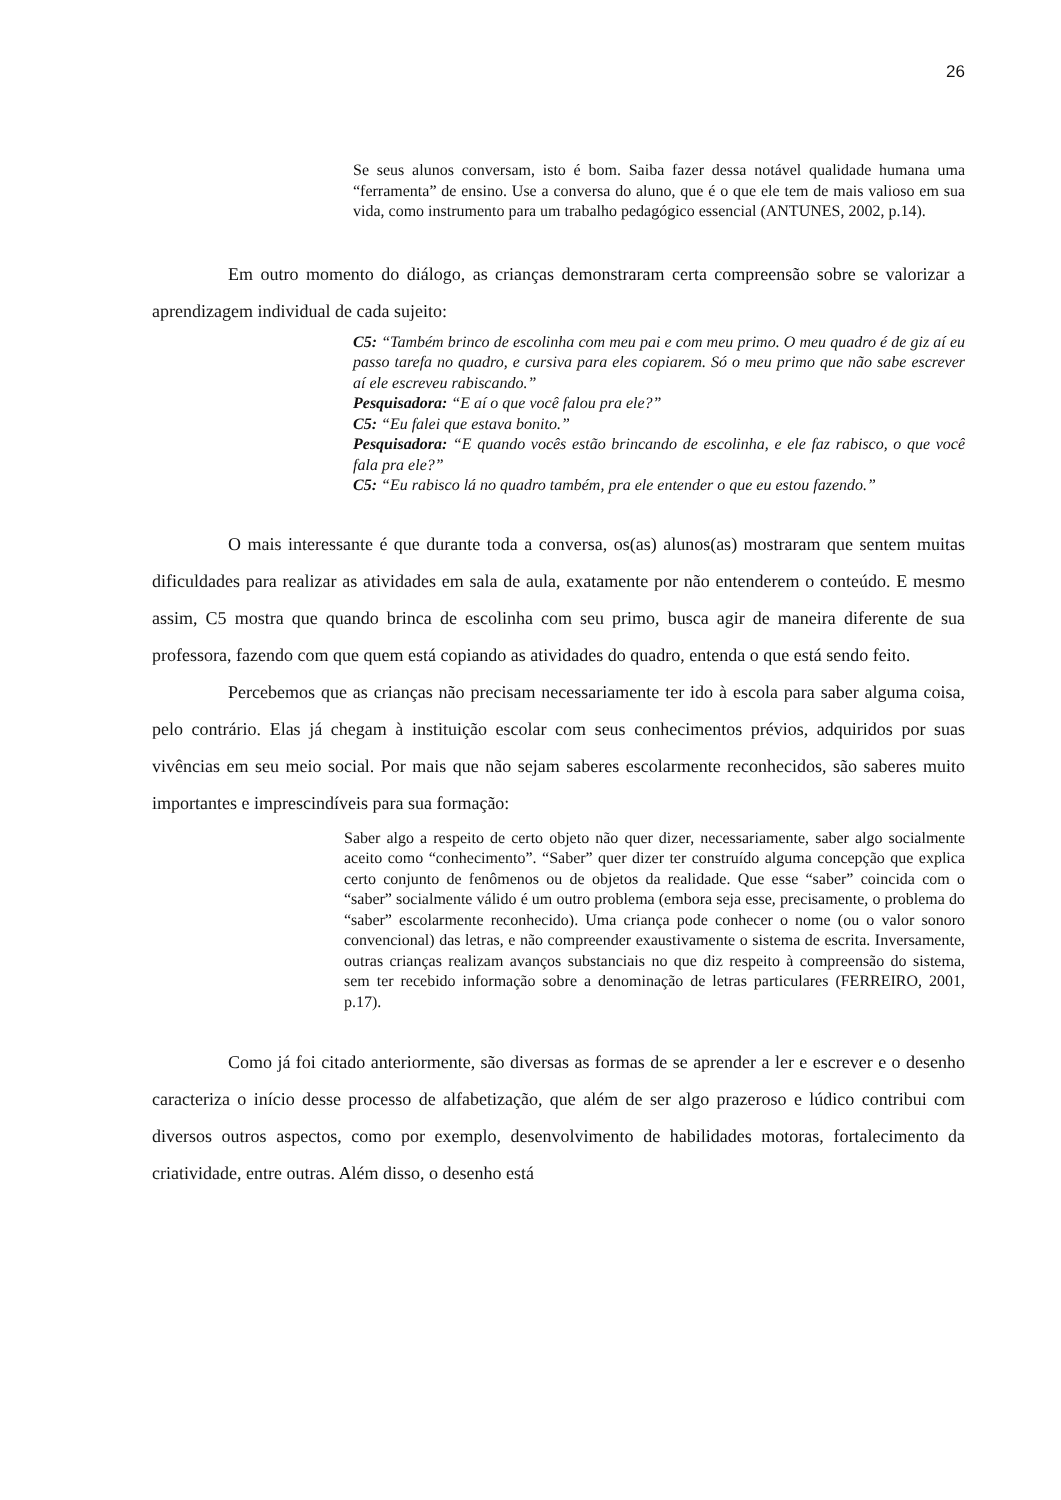26
Se seus alunos conversam, isto é bom. Saiba fazer dessa notável qualidade humana uma “ferramenta” de ensino. Use a conversa do aluno, que é o que ele tem de mais valioso em sua vida, como instrumento para um trabalho pedagógico essencial (ANTUNES, 2002, p.14).
Em outro momento do diálogo, as crianças demonstraram certa compreensão sobre se valorizar a aprendizagem individual de cada sujeito:
C5: “Também brinco de escolinha com meu pai e com meu primo. O meu quadro é de giz aí eu passo tarefa no quadro, e cursiva para eles copiarem. Só o meu primo que não sabe escrever aí ele escreveu rabiscando.”
Pesquisadora: “E aí o que você falou pra ele?”
C5: “Eu falei que estava bonito.”
Pesquisadora: “E quando vocês estão brincando de escolinha, e ele faz rabisco, o que você fala pra ele?”
C5: “Eu rabisco lá no quadro também, pra ele entender o que eu estou fazendo.”
O mais interessante é que durante toda a conversa, os(as) alunos(as) mostraram que sentem muitas dificuldades para realizar as atividades em sala de aula, exatamente por não entenderem o conteúdo. E mesmo assim, C5 mostra que quando brinca de escolinha com seu primo, busca agir de maneira diferente de sua professora, fazendo com que quem está copiando as atividades do quadro, entenda o que está sendo feito.
Percebemos que as crianças não precisam necessariamente ter ido à escola para saber alguma coisa, pelo contrário. Elas já chegam à instituição escolar com seus conhecimentos prévios, adquiridos por suas vivências em seu meio social. Por mais que não sejam saberes escolarmente reconhecidos, são saberes muito importantes e imprescindíveis para sua formação:
Saber algo a respeito de certo objeto não quer dizer, necessariamente, saber algo socialmente aceito como “conhecimento”. “Saber” quer dizer ter construído alguma concepção que explica certo conjunto de fenômenos ou de objetos da realidade. Que esse “saber” coincida com o “saber” socialmente válido é um outro problema (embora seja esse, precisamente, o problema do “saber” escolarmente reconhecido). Uma criança pode conhecer o nome (ou o valor sonoro convencional) das letras, e não compreender exaustivamente o sistema de escrita. Inversamente, outras crianças realizam avanços substanciais no que diz respeito à compreensão do sistema, sem ter recebido informação sobre a denominação de letras particulares (FERREIRO, 2001, p.17).
Como já foi citado anteriormente, são diversas as formas de se aprender a ler e escrever e o desenho caracteriza o início desse processo de alfabetização, que além de ser algo prazeroso e lúdico contribui com diversos outros aspectos, como por exemplo, desenvolvimento de habilidades motoras, fortalecimento da criatividade, entre outras. Além disso, o desenho está